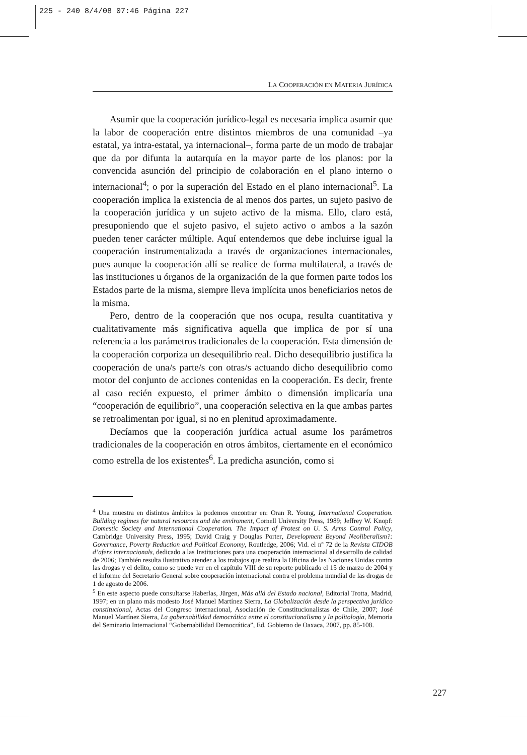225 - 240 8/4/08 07:46 Página 227
LA COOPERACIÓN EN MATERIA JURÍDICA
Asumir que la cooperación jurídico-legal es necesaria implica asumir que la labor de cooperación entre distintos miembros de una comunidad –ya estatal, ya intra-estatal, ya internacional–, forma parte de un modo de trabajar que da por difunta la autarquía en la mayor parte de los planos: por la convencida asunción del principio de colaboración en el plano interno o internacional<sup>4</sup>; o por la superación del Estado en el plano internacional<sup>5</sup>. La cooperación implica la existencia de al menos dos partes, un sujeto pasivo de la cooperación jurídica y un sujeto activo de la misma. Ello, claro está, presuponiendo que el sujeto pasivo, el sujeto activo o ambos a la sazón pueden tener carácter múltiple. Aquí entendemos que debe incluirse igual la cooperación instrumentalizada a través de organizaciones internacionales, pues aunque la cooperación allí se realice de forma multilateral, a través de las instituciones u órganos de la organización de la que formen parte todos los Estados parte de la misma, siempre lleva implícita unos beneficiarios netos de la misma.
Pero, dentro de la cooperación que nos ocupa, resulta cuantitativa y cualitativamente más significativa aquella que implica de por sí una referencia a los parámetros tradicionales de la cooperación. Esta dimensión de la cooperación corporiza un desequilibrio real. Dicho desequilibrio justifica la cooperación de una/s parte/s con otras/s actuando dicho desequilibrio como motor del conjunto de acciones contenidas en la cooperación. Es decir, frente al caso recién expuesto, el primer ámbito o dimensión implicaría una “cooperación de equilibrio”, una cooperación selectiva en la que ambas partes se retroalimentan por igual, si no en plenitud aproximadamente.
Decíamos que la cooperación jurídica actual asume los parámetros tradicionales de la cooperación en otros ámbitos, ciertamente en el económico como estrella de los existentes<sup>6</sup>. La predicha asunción, como si
<sup>4</sup> Una muestra en distintos ámbitos la podemos encontrar en: Oran R. Young, International Cooperation. Building regimes for natural resources and the enviroment, Cornell University Press, 1989; Jeffrey W. Knopf: Domestic Society and International Cooperation. The Impact of Protest on U. S. Arms Control Policy, Cambridge University Press, 1995; David Craig y Douglas Porter, Development Beyond Neoliberalism?: Governance, Poverty Reduction and Political Economy, Routledge, 2006; Vid. el nº 72 de la Revista CIDOB d’afers internacionals, dedicado a las Instituciones para una cooperación internacional al desarrollo de calidad de 2006; También resulta ilustrativo atender a los trabajos que realiza la Oficina de las Naciones Unidas contra las drogas y el delito, como se puede ver en el capítulo VIII de su reporte publicado el 15 de marzo de 2004 y el informe del Secretario General sobre cooperación internacional contra el problema mundial de las drogas de 1 de agosto de 2006.
<sup>5</sup> En este aspecto puede consultarse Haberlas, Jürgen, Más allá del Estado nacional, Editorial Trotta, Madrid, 1997; en un plano más modesto José Manuel Martínez Sierra, La Globalización desde la perspectiva jurídico constitucional, Actas del Congreso internacional, Asociación de Constitucionalistas de Chile, 2007; José Manuel Martínez Sierra, La gobernabilidad democrática entre el constitucionalismo y la politología, Memoria del Seminario Internacional “Gobernabilidad Democrática”, Ed. Gobierno de Oaxaca, 2007, pp. 85-108.
227